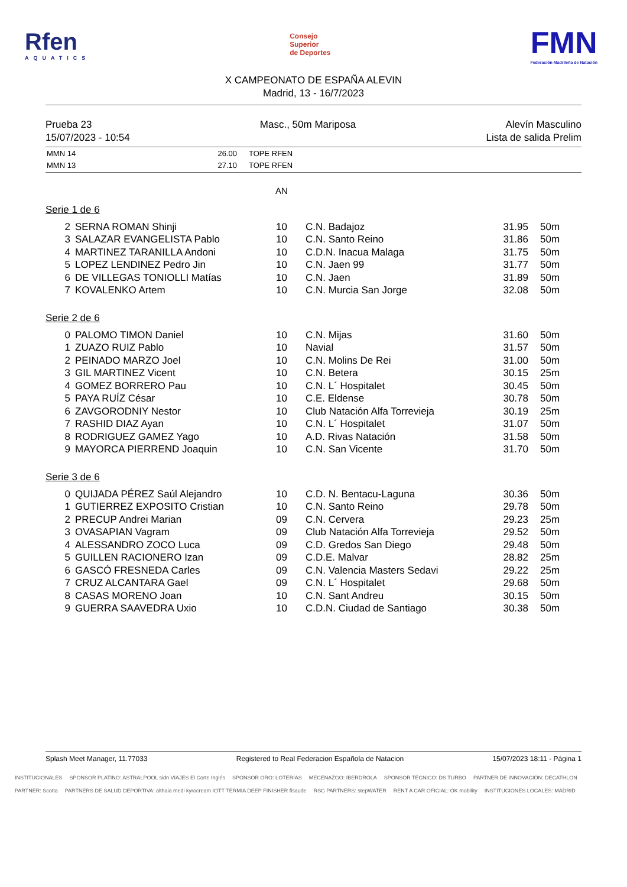Rfen
AQUATICS
Consejo
Superior
de Deportes
FMN
Federación Madrileña de Natación
X CAMPEONATO DE ESPAÑA ALEVIN
Madrid, 13 - 16/7/2023
Prueba 23
15/07/2023 - 10:54
Masc., 50m Mariposa Alevín Masculino
Lista de salida Prelim
| MMN 14 | 26.00 | TOPE RFEN |
| MMN 13 | 27.10 | TOPE RFEN |
AN
Serie 1 de 6
| 2 | SERNA ROMAN Shinji | 10 | C.N. Badajoz | 31.95 | 50m |
| 3 | SALAZAR EVANGELISTA Pablo | 10 | C.N. Santo Reino | 31.86 | 50m |
| 4 | MARTINEZ TARANILLA Andoni | 10 | C.D.N. Inacua Malaga | 31.75 | 50m |
| 5 | LOPEZ LENDINEZ Pedro Jin | 10 | C.N. Jaen 99 | 31.77 | 50m |
| 6 | DE VILLEGAS TONIOLLI Matías | 10 | C.N. Jaen | 31.89 | 50m |
| 7 | KOVALENKO Artem | 10 | C.N. Murcia San Jorge | 32.08 | 50m |
Serie 2 de 6
| 0 | PALOMO TIMON Daniel | 10 | C.N. Mijas | 31.60 | 50m |
| 1 | ZUAZO RUIZ Pablo | 10 | Navial | 31.57 | 50m |
| 2 | PEINADO MARZO Joel | 10 | C.N. Molins De Rei | 31.00 | 50m |
| 3 | GIL MARTINEZ Vicent | 10 | C.N. Betera | 30.15 | 25m |
| 4 | GOMEZ BORRERO Pau | 10 | C.N. L´ Hospitalet | 30.45 | 50m |
| 5 | PAYA RUÍZ César | 10 | C.E. Eldense | 30.78 | 50m |
| 6 | ZAVGORODNIY Nestor | 10 | Club Natación Alfa Torrevieja | 30.19 | 25m |
| 7 | RASHID DIAZ Ayan | 10 | C.N. L´ Hospitalet | 31.07 | 50m |
| 8 | RODRIGUEZ GAMEZ Yago | 10 | A.D. Rivas Natación | 31.58 | 50m |
| 9 | MAYORCA PIERREND Joaquin | 10 | C.N. San Vicente | 31.70 | 50m |
Serie 3 de 6
| 0 | QUIJADA PÉREZ Saúl Alejandro | 10 | C.D. N. Bentacu-Laguna | 30.36 | 50m |
| 1 | GUTIERREZ EXPOSITO Cristian | 10 | C.N. Santo Reino | 29.78 | 50m |
| 2 | PRECUP Andrei Marian | 09 | C.N. Cervera | 29.23 | 25m |
| 3 | OVASAPIAN Vagram | 09 | Club Natación Alfa Torrevieja | 29.52 | 50m |
| 4 | ALESSANDRO ZOCO Luca | 09 | C.D. Gredos San Diego | 29.48 | 50m |
| 5 | GUILLEN RACIONERO Izan | 09 | C.D.E. Malvar | 28.82 | 25m |
| 6 | GASCÓ FRESNEDA Carles | 09 | C.N. Valencia Masters Sedavi | 29.22 | 25m |
| 7 | CRUZ ALCANTARA Gael | 09 | C.N. L´ Hospitalet | 29.68 | 50m |
| 8 | CASAS MORENO Joan | 10 | C.N. Sant Andreu | 30.15 | 50m |
| 9 | GUERRA SAAVEDRA Uxio | 10 | C.D.N. Ciudad de Santiago | 30.38 | 50m |
Splash Meet Manager, 11.77033 Registered to Real Federacion Española de Natacion 15/07/2023 18:11 - Página 1
INSTITUCIONALES SPONSOR PLATINO: ASTRALPOOL sidn VIAJES El Corte Inglés SPONSOR ORO: LOTERÍAS MECENAZGO: IBERDROLA SPONSOR TÉCNICO: DS TURBO PARTNER DE INNOVACIÓN: DECATHLON PARTNER: Scotta PARTNERS DE SALUD DEPORTIVA: althaia medi kyrocream IOTT TERMIA DEEP FINISHER fisaude RSC PARTNERS: stepWATER RENT A CAR OFICIAL: OK mobility INSTITUCIONES LOCALES: MADRID